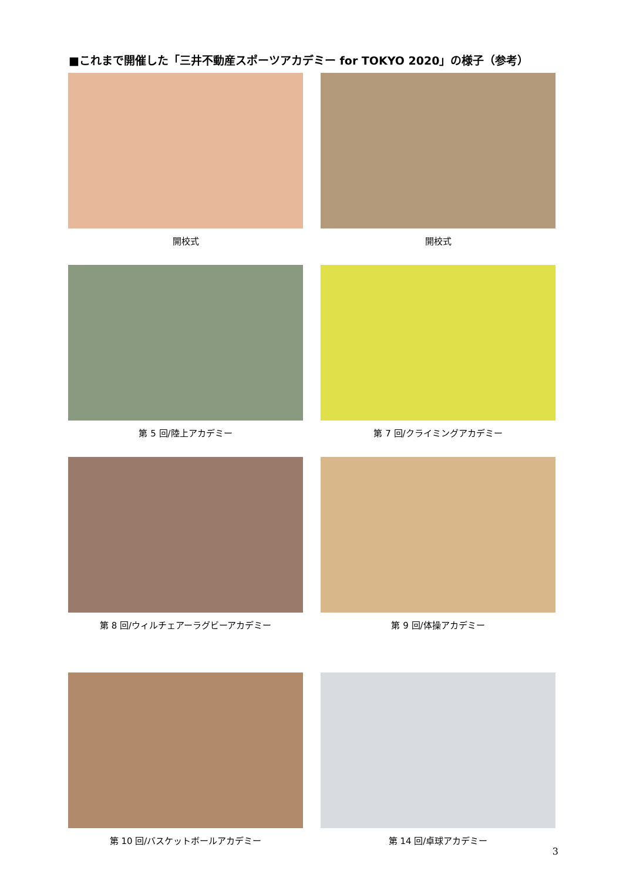■これまで開催した「三井不動産スポーツアカデミー for TOKYO 2020」の様子（参考）
開校式
開校式
第 5 回/陸上アカデミー
第 7 回/クライミングアカデミー
第 8 回/ウィルチェアーラグビーアカデミー
第 9 回/体操アカデミー
第 10 回/バスケットボールアカデミー
第 14 回/卓球アカデミー
3